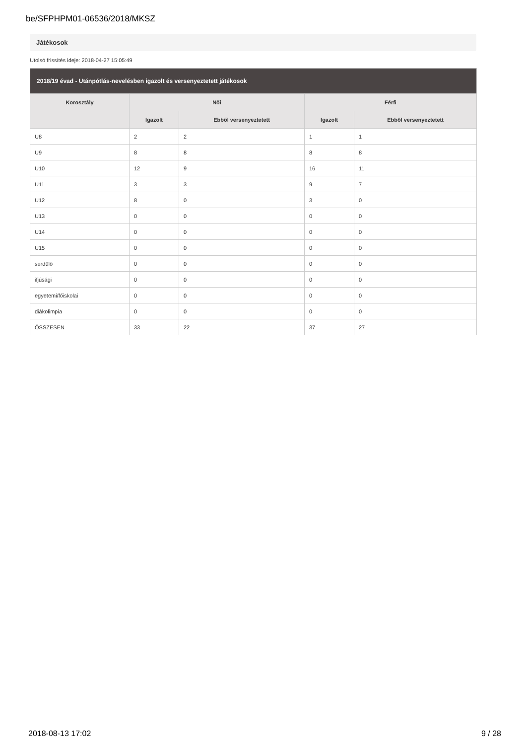be/SFPHPM01-06536/2018/MKSZ
Játékosok
Utolsó frissítés ideje: 2018-04-27 15:05:49
| 2018/19 évad - Utánpótlás-nevelésben igazolt és versenyeztetett játékosok | | | | |
| --- | --- | --- | --- | --- |
| Korosztály | Női | | Férfi | |
| | Igazolt | Ebből versenyeztetett | Igazolt | Ebből versenyeztetett |
| U8 | 2 | 2 | 1 | 1 |
| U9 | 8 | 8 | 8 | 8 |
| U10 | 12 | 9 | 16 | 11 |
| U11 | 3 | 3 | 9 | 7 |
| U12 | 8 | 0 | 3 | 0 |
| U13 | 0 | 0 | 0 | 0 |
| U14 | 0 | 0 | 0 | 0 |
| U15 | 0 | 0 | 0 | 0 |
| serdülő | 0 | 0 | 0 | 0 |
| ifjúsági | 0 | 0 | 0 | 0 |
| egyetemi/főiskolai | 0 | 0 | 0 | 0 |
| diákolimpia | 0 | 0 | 0 | 0 |
| ÖSSZESEN | 33 | 22 | 37 | 27 |
2018-08-13 17:02 9 / 28